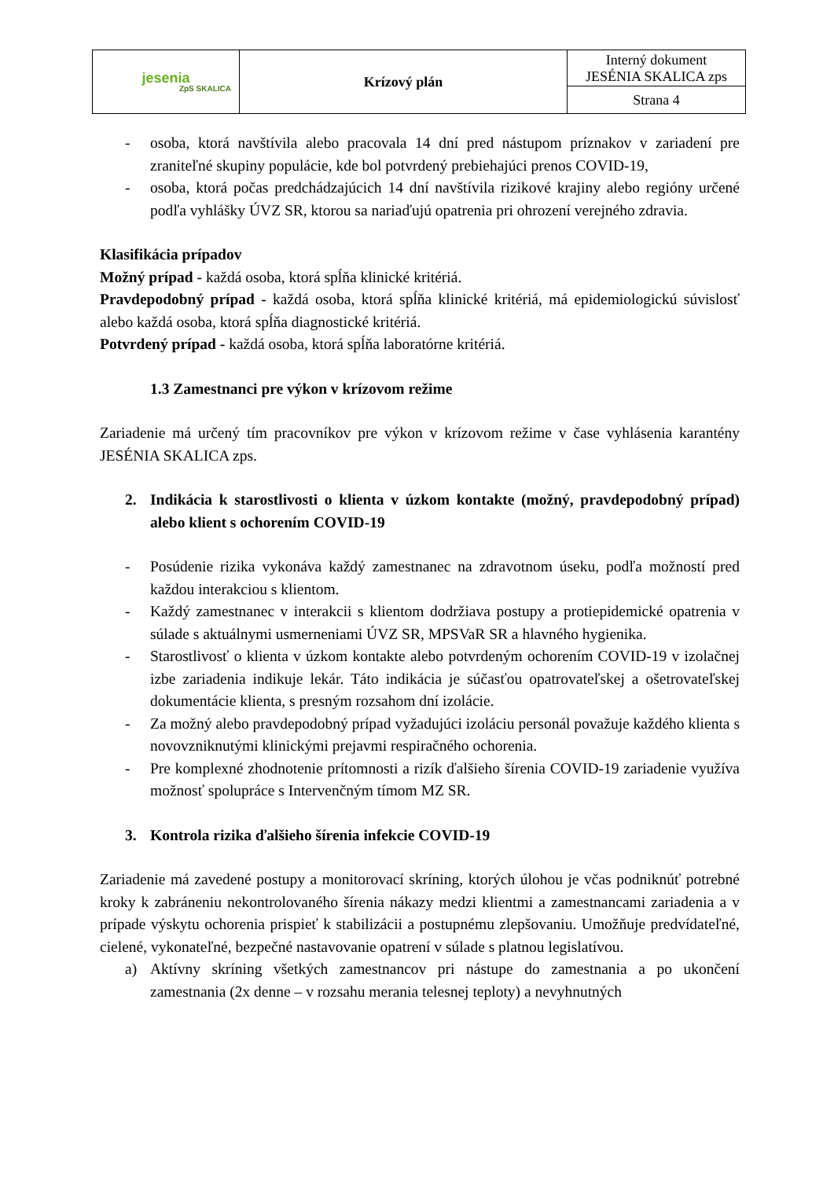| jesenia ZpS SKALICA | Krízový plán | Interný dokument JESÉNIA SKALICA zps |
| | | Strana 4 |
- osoba, ktorá navštívila alebo pracovala 14 dní pred nástupom príznakov v zariadení pre zraniteľné skupiny populácie, kde bol potvrdený prebiehajúci prenos COVID-19,
- osoba, ktorá počas predchádzajúcich 14 dní navštívila rizikové krajiny alebo regióny určené podľa vyhlášky ÚVZ SR, ktorou sa nariaďujú opatrenia pri ohrození verejného zdravia.
Klasifikácia prípadov
Možný prípad - každá osoba, ktorá spĺňa klinické kritériá.
Pravdepodobný prípad - každá osoba, ktorá spĺňa klinické kritériá, má epidemiologickú súvislosť alebo každá osoba, ktorá spĺňa diagnostické kritériá.
Potvrdený prípad - každá osoba, ktorá spĺňa laboratórne kritériá.
1.3 Zamestnanci pre výkon v krízovom režime
Zariadenie má určený tím pracovníkov pre výkon v krízovom režime v čase vyhlásenia karantény JESÉNIA SKALICA zps.
2. Indikácia k starostlivosti o klienta v úzkom kontakte (možný, pravdepodobný prípad) alebo klient s ochorením COVID-19
- Posúdenie rizika vykonáva každý zamestnanec na zdravotnom úseku, podľa možností pred každou interakciou s klientom.
- Každý zamestnanec v interakcii s klientom dodržiava postupy a protiepidemické opatrenia v súlade s aktuálnymi usmerneniami ÚVZ SR, MPSVaR SR a hlavného hygienika.
- Starostlivosť o klienta v úzkom kontakte alebo potvrdeným ochorením COVID-19 v izolačnej izbe zariadenia indikuje lekár. Táto indikácia je súčasťou opatrovateľskej a ošetrovateľskej dokumentácie klienta, s presným rozsahom dní izolácie.
- Za možný alebo pravdepodobný prípad vyžadujúci izoláciu personál považuje každého klienta s novovzniknutými klinickými prejavmi respiračného ochorenia.
- Pre komplexné zhodnotenie prítomnosti a rizík ďalšieho šírenia COVID-19 zariadenie využíva možnosť spolupráce s Intervenčným tímom MZ SR.
3. Kontrola rizika ďalšieho šírenia infekcie COVID-19
Zariadenie má zavedené postupy a monitorovací skríning, ktorých úlohou je včas podniknúť potrebné kroky k zabráneniu nekontrolovaného šírenia nákazy medzi klientmi a zamestnancami zariadenia a v prípade výskytu ochorenia prispieť k stabilizácii a postupnému zlepšovaniu. Umožňuje predvídateľné, cielené, vykonateľné, bezpečné nastavovanie opatrení v súlade s platnou legislatívou.
a) Aktívny skríning všetkých zamestnancov pri nástupe do zamestnania a po ukončení zamestnania (2x denne – v rozsahu merania telesnej teploty) a nevyhnutných